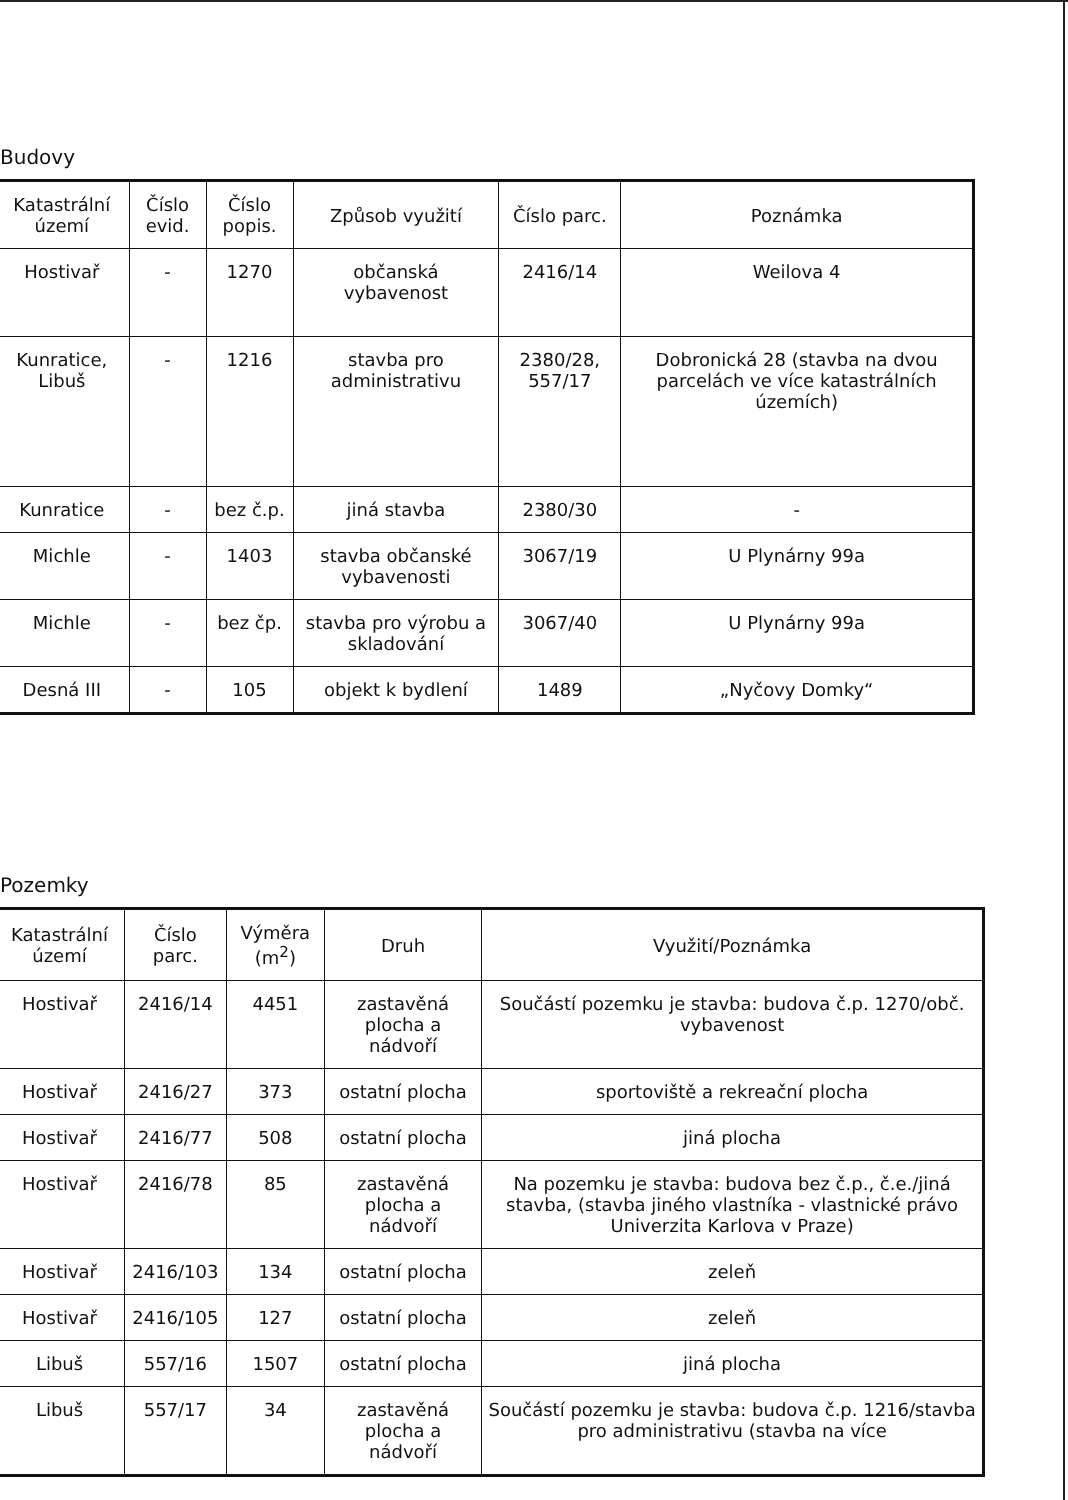Budovy
| Katastrální území | Číslo evid. | Číslo popis. | Způsob využití | Číslo parc. | Poznámka |
| --- | --- | --- | --- | --- | --- |
| Hostivař | - | 1270 | občanská vybavenost | 2416/14 | Weilova 4 |
| Kunratice, Libuš | - | 1216 | stavba pro administrativu | 2380/28, 557/17 | Dobronická 28 (stavba na dvou parcelách ve více katastrálních územích) |
| Kunratice | - | bez č.p. | jiná stavba | 2380/30 | - |
| Michle | - | 1403 | stavba občanské vybavenosti | 3067/19 | U Plynárny 99a |
| Michle | - | bez čp. | stavba pro výrobu a skladování | 3067/40 | U Plynárny 99a |
| Desná III | - | 105 | objekt k bydlení | 1489 | „Nyčovy Domky“ |
Pozemky
| Katastrální území | Číslo parc. | Výměra (m<sup>2</sup>) | Druh | Využití/Poznámka |
| --- | --- | --- | --- | --- |
| Hostivař | 2416/14 | 4451 | zastavěná plocha a nádvoří | Součástí pozemku je stavba: budova č.p. 1270/obč. vybavenost |
| Hostivař | 2416/27 | 373 | ostatní plocha | sportoviště a rekreační plocha |
| Hostivař | 2416/77 | 508 | ostatní plocha | jiná plocha |
| Hostivař | 2416/78 | 85 | zastavěná plocha a nádvoří | Na pozemku je stavba: budova bez č.p., č.e./jiná stavba, (stavba jiného vlastníka - vlastnické právo Univerzita Karlova v Praze) |
| Hostivař | 2416/103 | 134 | ostatní plocha | zeleň |
| Hostivař | 2416/105 | 127 | ostatní plocha | zeleň |
| Libuš | 557/16 | 1507 | ostatní plocha | jiná plocha |
| Libuš | 557/17 | 34 | zastavěná plocha a nádvoří | Součástí pozemku je stavba: budova č.p. 1216/stavba pro administrativu (stavba na více |